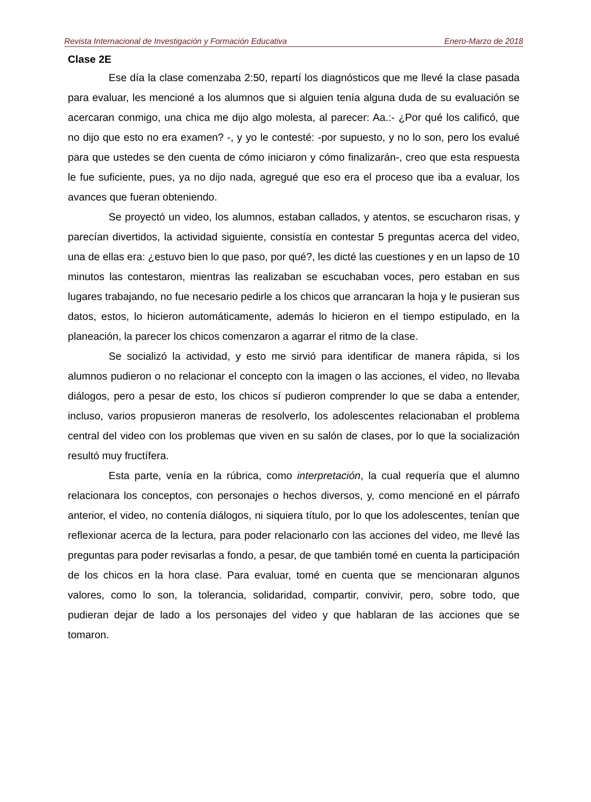Revista Internacional de Investigación y Formación Educativa Enero-Marzo de 2018
Clase 2E
Ese día la clase comenzaba 2:50, repartí los diagnósticos que me llevé la clase pasada para evaluar, les mencioné a los alumnos que si alguien tenía alguna duda de su evaluación se acercaran conmigo, una chica me dijo algo molesta, al parecer: Aa.:- ¿Por qué los calificó, que no dijo que esto no era examen? -, y yo le contesté: -por supuesto, y no lo son, pero los evalué para que ustedes se den cuenta de cómo iniciaron y cómo finalizarán-, creo que esta respuesta le fue suficiente, pues, ya no dijo nada, agregué que eso era el proceso que iba a evaluar, los avances que fueran obteniendo.
Se proyectó un video, los alumnos, estaban callados, y atentos, se escucharon risas, y parecían divertidos, la actividad siguiente, consistía en contestar 5 preguntas acerca del video, una de ellas era: ¿estuvo bien lo que paso, por qué?, les dicté las cuestiones y en un lapso de 10 minutos las contestaron, mientras las realizaban se escuchaban voces, pero estaban en sus lugares trabajando, no fue necesario pedirle a los chicos que arrancaran la hoja y le pusieran sus datos, estos, lo hicieron automáticamente, además lo hicieron en el tiempo estipulado, en la planeación, la parecer los chicos comenzaron a agarrar el ritmo de la clase.
Se socializó la actividad, y esto me sirvió para identificar de manera rápida, si los alumnos pudieron o no relacionar el concepto con la imagen o las acciones, el video, no llevaba diálogos, pero a pesar de esto, los chicos sí pudieron comprender lo que se daba a entender, incluso, varios propusieron maneras de resolverlo, los adolescentes relacionaban el problema central del video con los problemas que viven en su salón de clases, por lo que la socialización resultó muy fructífera.
Esta parte, venía en la rúbrica, como interpretación, la cual requería que el alumno relacionara los conceptos, con personajes o hechos diversos, y, como mencioné en el párrafo anterior, el video, no contenía diálogos, ni siquiera título, por lo que los adolescentes, tenían que reflexionar acerca de la lectura, para poder relacionarlo con las acciones del video, me llevé las preguntas para poder revisarlas a fondo, a pesar, de que también tomé en cuenta la participación de los chicos en la hora clase. Para evaluar, tomé en cuenta que se mencionaran algunos valores, como lo son, la tolerancia, solidaridad, compartir, convivir, pero, sobre todo, que pudieran dejar de lado a los personajes del video y que hablaran de las acciones que se tomaron.